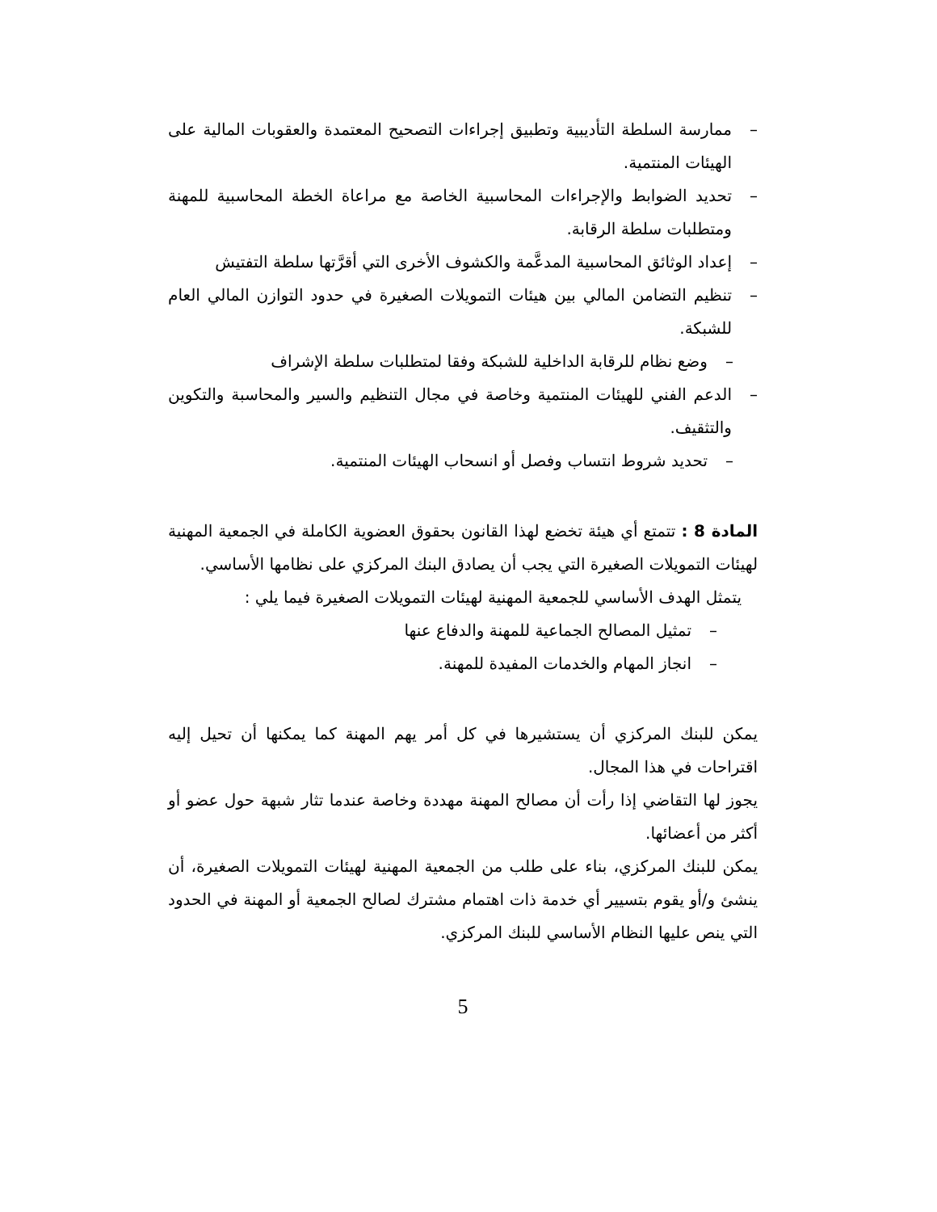– ممارسة السلطة التأديبية وتطبيق إجراءات التصحيح المعتمدة والعقوبات المالية على الهيئات المنتمية.
– تحديد الضوابط والإجراءات المحاسبية الخاصة مع مراعاة الخطة المحاسبية للمهنة ومتطلبات سلطة الرقابة.
– إعداد الوثائق المحاسبية المدعَّمة والكشوف الأخرى التي أقرَّتها سلطة التفتيش
– تنظيم التضامن المالي بين هيئات التمويلات الصغيرة في حدود التوازن المالي العام للشبكة.
– وضع نظام للرقابة الداخلية للشبكة وفقا لمتطلبات سلطة الإشراف
– الدعم الفني للهيئات المنتمية وخاصة في مجال التنظيم والسير والمحاسبة والتكوين والتثقيف.
– تحديد شروط انتساب وفصل أو انسحاب الهيئات المنتمية.
المادة 8 : تتمتع أي هيئة تخضع لهذا القانون بحقوق العضوية الكاملة في الجمعية المهنية لهيئات التمويلات الصغيرة التي يجب أن يصادق البنك المركزي على نظامها الأساسي.
يتمثل الهدف الأساسي للجمعية المهنية لهيئات التمويلات الصغيرة فيما يلي :
– تمثيل المصالح الجماعية للمهنة والدفاع عنها
– انجاز المهام والخدمات المفيدة للمهنة.
يمكن للبنك المركزي أن يستشيرها في كل أمر يهم المهنة كما يمكنها أن تحيل إليه اقتراحات في هذا المجال.
يجوز لها التقاضي إذا رأت أن مصالح المهنة مهددة وخاصة عندما تثار شبهة حول عضو أو أكثر من أعضائها.
يمكن للبنك المركزي، بناء على طلب من الجمعية المهنية لهيئات التمويلات الصغيرة، أن ينشئ و/أو يقوم بتسيير أي خدمة ذات اهتمام مشترك لصالح الجمعية أو المهنة في الحدود التي ينص عليها النظام الأساسي للبنك المركزي.
5